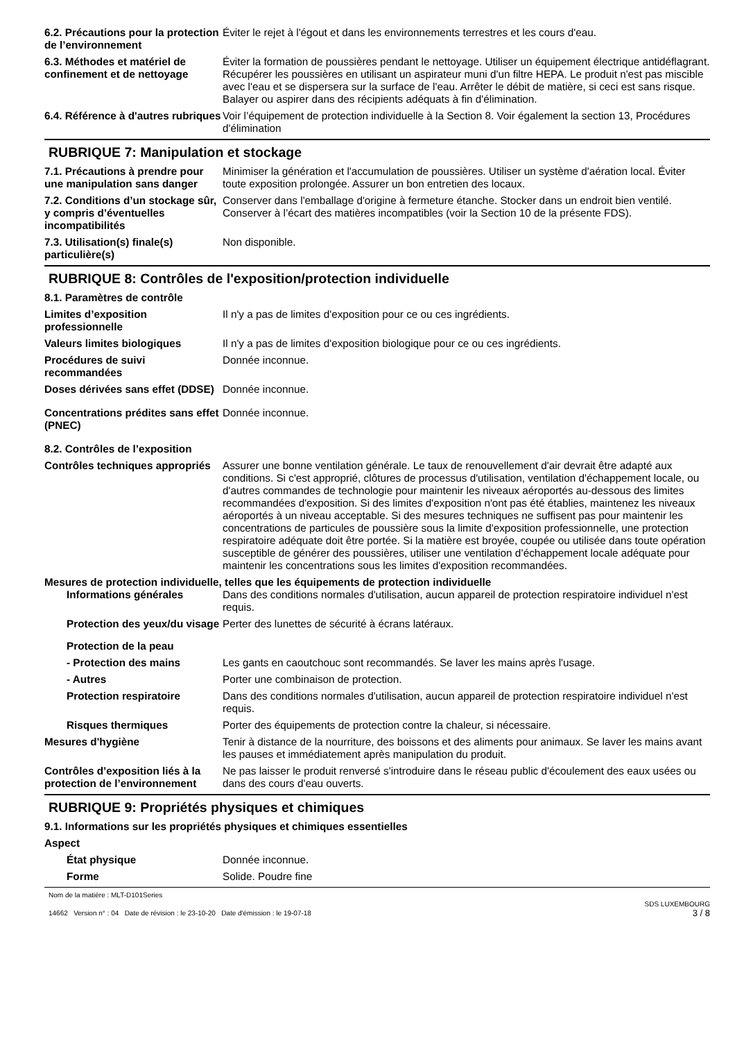6.2. Précautions pour la protection de l’environnement
Éviter le rejet à l'égout et dans les environnements terrestres et les cours d'eau.
6.3. Méthodes et matériel de confinement et de nettoyage
Éviter la formation de poussières pendant le nettoyage. Utiliser un équipement électrique antidéflagrant. Récupérer les poussières en utilisant un aspirateur muni d'un filtre HEPA. Le produit n'est pas miscible avec l'eau et se dispersera sur la surface de l'eau. Arrêter le débit de matière, si ceci est sans risque. Balayer ou aspirer dans des récipients adéquats à fin d'élimination.
6.4. Référence à d'autres rubriques
Voir l’équipement de protection individuelle à la Section 8. Voir également la section 13, Procédures d'élimination
RUBRIQUE 7: Manipulation et stockage
7.1. Précautions à prendre pour une manipulation sans danger
Minimiser la génération et l'accumulation de poussières. Utiliser un système d'aération local. Éviter toute exposition prolongée. Assurer un bon entretien des locaux.
7.2. Conditions d’un stockage sûr, y compris d’éventuelles incompatibilités
Conserver dans l'emballage d'origine à fermeture étanche. Stocker dans un endroit bien ventilé. Conserver à l’écart des matières incompatibles (voir la Section 10 de la présente FDS).
7.3. Utilisation(s) finale(s) particulière(s)
Non disponible.
RUBRIQUE 8: Contrôles de l'exposition/protection individuelle
8.1. Paramètres de contrôle
Limites d’exposition professionnelle
Il n'y a pas de limites d'exposition pour ce ou ces ingrédients.
Valeurs limites biologiques Il n'y a pas de limites d'exposition biologique pour ce ou ces ingrédients.
Procédures de suivi recommandées
Donnée inconnue.
Doses dérivées sans effet (DDSE)
Donnée inconnue.
Concentrations prédites sans effet (PNEC)
Donnée inconnue.
8.2. Contrôles de l’exposition
Contrôles techniques appropriés
Assurer une bonne ventilation générale. Le taux de renouvellement d'air devrait être adapté aux conditions. Si c'est approprié, clôtures de processus d'utilisation, ventilation d'échappement locale, ou d'autres commandes de technologie pour maintenir les niveaux aéroportés au-dessous des limites recommandées d'exposition. Si des limites d'exposition n'ont pas été établies, maintenez les niveaux aéroportés à un niveau acceptable. Si des mesures techniques ne suffisent pas pour maintenir les concentrations de particules de poussière sous la limite d'exposition professionnelle, une protection respiratoire adéquate doit être portée. Si la matière est broyée, coupée ou utilisée dans toute opération susceptible de générer des poussières, utiliser une ventilation d’échappement locale adéquate pour maintenir les concentrations sous les limites d'exposition recommandées.
Mesures de protection individuelle, telles que les équipements de protection individuelle
Informations générales Dans des conditions normales d'utilisation, aucun appareil de protection respiratoire individuel n'est requis.
Protection des yeux/du visage
Perter des lunettes de sécurité à écrans latéraux.
Protection de la peau
- Protection des mains Les gants en caoutchouc sont recommandés. Se laver les mains après l'usage.
- Autres Porter une combinaison de protection.
Protection respiratoire Dans des conditions normales d'utilisation, aucun appareil de protection respiratoire individuel n'est requis.
Risques thermiques Porter des équipements de protection contre la chaleur, si nécessaire.
Mesures d'hygiène Tenir à distance de la nourriture, des boissons et des aliments pour animaux. Se laver les mains avant les pauses et immédiatement après manipulation du produit.
Contrôles d’exposition liés à la protection de l’environnement
Ne pas laisser le produit renversé s'introduire dans le réseau public d'écoulement des eaux usées ou dans des cours d'eau ouverts.
RUBRIQUE 9: Propriétés physiques et chimiques
9.1. Informations sur les propriétés physiques et chimiques essentielles
Aspect
État physique Donnée inconnue.
Forme Solide. Poudre fine
Nom de la matière : MLT-D101Series
14662 Version n° : 04 Date de révision : le 23-10-20 Date d'émission : le 19-07-18
SDS LUXEMBOURG
3 / 8